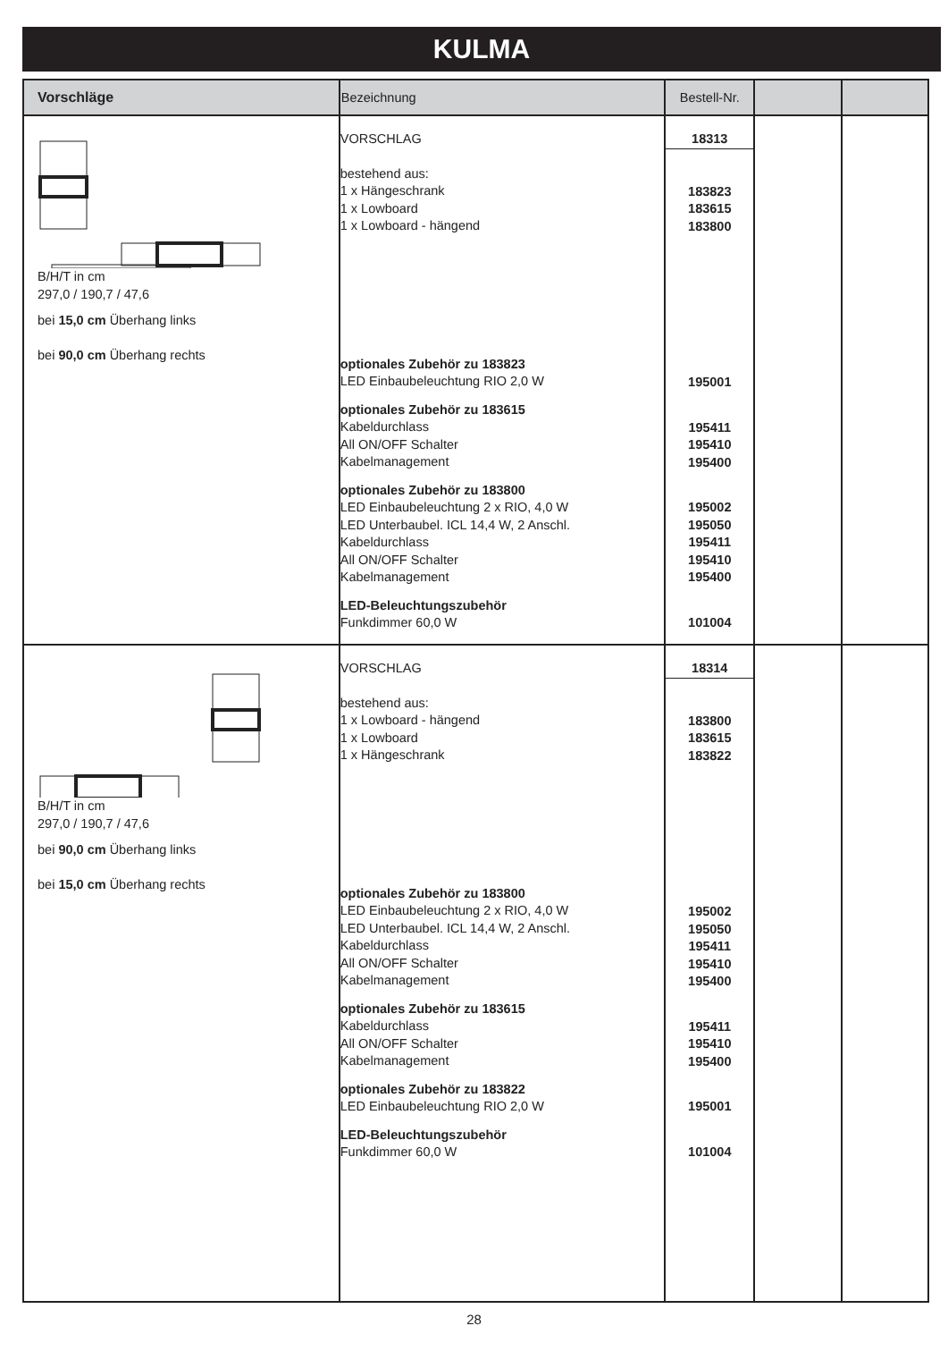KULMA
| Vorschläge | Bezeichnung | Bestell-Nr. | | |
| --- | --- | --- | --- | --- |
| B/H/T in cm 297,0 / 190,7 / 47,6 bei 15,0 cm Überhang links bei 90,0 cm Überhang rechts | VORSCHLAG bestehend aus: 1 x Hängeschrank 1 x Lowboard 1 x Lowboard - hängend optionales Zubehör zu 183823 LED Einbaubeleuchtung RIO 2,0 W optionales Zubehör zu 183615 Kabeldurchlass All ON/OFF Schalter Kabelmanagement optionales Zubehör zu 183800 LED Einbaubeleuchtung 2 x RIO, 4,0 W LED Unterbaubel. ICL 14,4 W, 2 Anschl. Kabeldurchlass All ON/OFF Schalter Kabelmanagement LED-Beleuchtungszubehör Funkdimmer 60,0 W | 18313 183823 183615 183800 195001 195411 195410 195400 195002 195050 195411 195410 195400 101004 | | |
| B/H/T in cm 297,0 / 190,7 / 47,6 bei 90,0 cm Überhang links bei 15,0 cm Überhang rechts | VORSCHLAG bestehend aus: 1 x Lowboard - hängend 1 x Lowboard 1 x Hängeschrank optionales Zubehör zu 183800 LED Einbaubeleuchtung 2 x RIO, 4,0 W LED Unterbaubel. ICL 14,4 W, 2 Anschl. Kabeldurchlass All ON/OFF Schalter Kabelmanagement optionales Zubehör zu 183615 Kabeldurchlass All ON/OFF Schalter Kabelmanagement optionales Zubehör zu 183822 LED Einbaubeleuchtung RIO 2,0 W LED-Beleuchtungszubehör Funkdimmer 60,0 W | 18314 183800 183615 183822 195002 195050 195411 195410 195400 195411 195410 195400 195001 101004 | | |
28